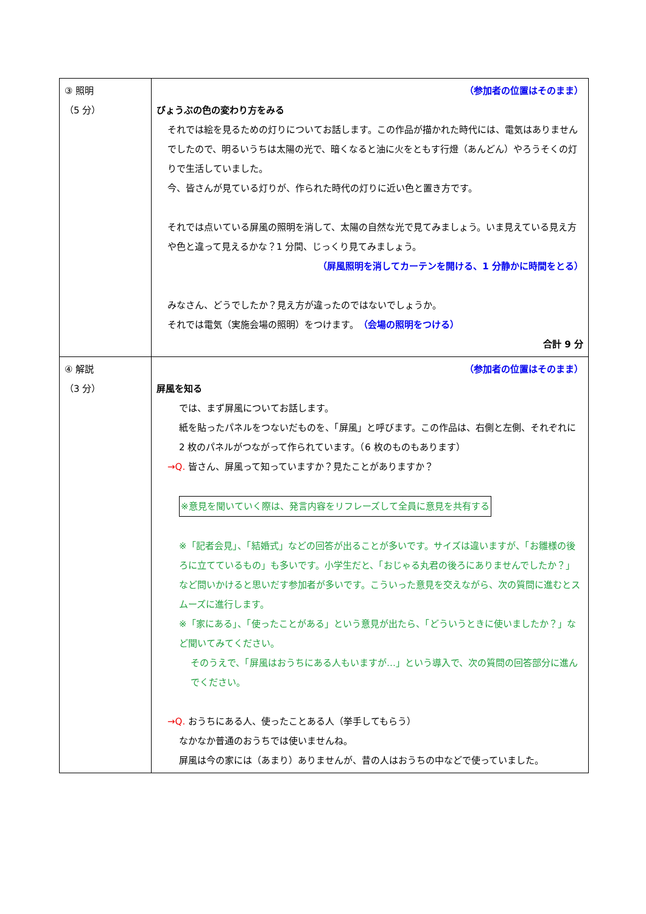| ③ 照明 （5 分） | （参加者の位置はそのまま） びょうぶの色の変わり方をみる それでは絵を見るための灯りについてお話します。この作品が描かれた時代には、電気はありませんでしたので、明るいうちは太陽の光で、暗くなると油に火をともす行燈（あんどん）やろうそくの灯りで生活していました。 今、皆さんが見ている灯りが、作られた時代の灯りに近い色と置き方です。 それでは点いている屏風の照明を消して、太陽の自然な光で見てみましょう。いま見えている見え方や色と違って見えるかな？1 分間、じっくり見てみましょう。 （屏風照明を消してカーテンを開ける、1 分静かに時間をとる） みなさん、どうでしたか？見え方が違ったのではないでしょうか。 それでは電気（実施会場の照明）をつけます。 （会場の照明をつける） 合計 9 分 |
| ④ 解説 （3 分） | （参加者の位置はそのまま） 屏風を知る では、まず屏風についてお話します。 紙を貼ったパネルをつないだものを、「屏風」と呼びます。この作品は、右側と左側、それぞれに 2 枚のパネルがつながって作られています。（6 枚のものもあります） →Q. 皆さん、屏風って知っていますか？見たことがありますか？ ※意見を聞いていく際は、発言内容をリフレーズして全員に意見を共有する ※「記者会見」、「結婚式」などの回答が出ることが多いです。サイズは違いますが、「お雛様の後ろに立てているもの」も多いです。小学生だと、「おじゃる丸君の後ろにありませんでしたか？」など問いかけると思いだす参加者が多いです。こういった意見を交えながら、次の質問に進むとスムーズに進行します。 ※「家にある」、「使ったことがある」という意見が出たら、「どういうときに使いましたか？」など聞いてみてください。 そのうえで、「屏風はおうちにある人もいますが…」という導入で、次の質問の回答部分に進んでください。 →Q. おうちにある人、使ったことある人（挙手してもらう） なかなか普通のおうちでは使いませんね。 屏風は今の家には（あまり）ありませんが、昔の人はおうちの中などで使っていました。 |